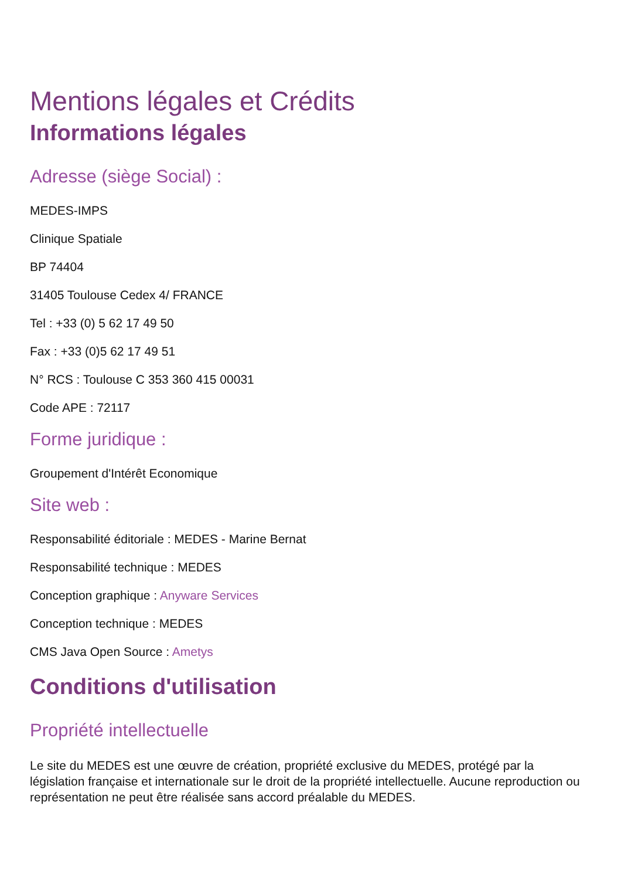Mentions légales et Crédits
Informations légales
Adresse (siège Social) :
MEDES-IMPS
Clinique Spatiale
BP 74404
31405 Toulouse Cedex 4/ FRANCE
Tel : +33 (0) 5 62 17 49 50
Fax : +33 (0)5 62 17 49 51
N° RCS : Toulouse C 353 360 415 00031
Code APE : 72117
Forme juridique :
Groupement d'Intérêt Economique
Site web :
Responsabilité éditoriale : MEDES - Marine Bernat
Responsabilité technique : MEDES
Conception graphique : Anyware Services
Conception technique : MEDES
CMS Java Open Source : Ametys
Conditions d'utilisation
Propriété intellectuelle
Le site du MEDES est une œuvre de création, propriété exclusive du MEDES, protégé par la législation française et internationale sur le droit de la propriété intellectuelle. Aucune reproduction ou représentation ne peut être réalisée sans accord préalable du MEDES.